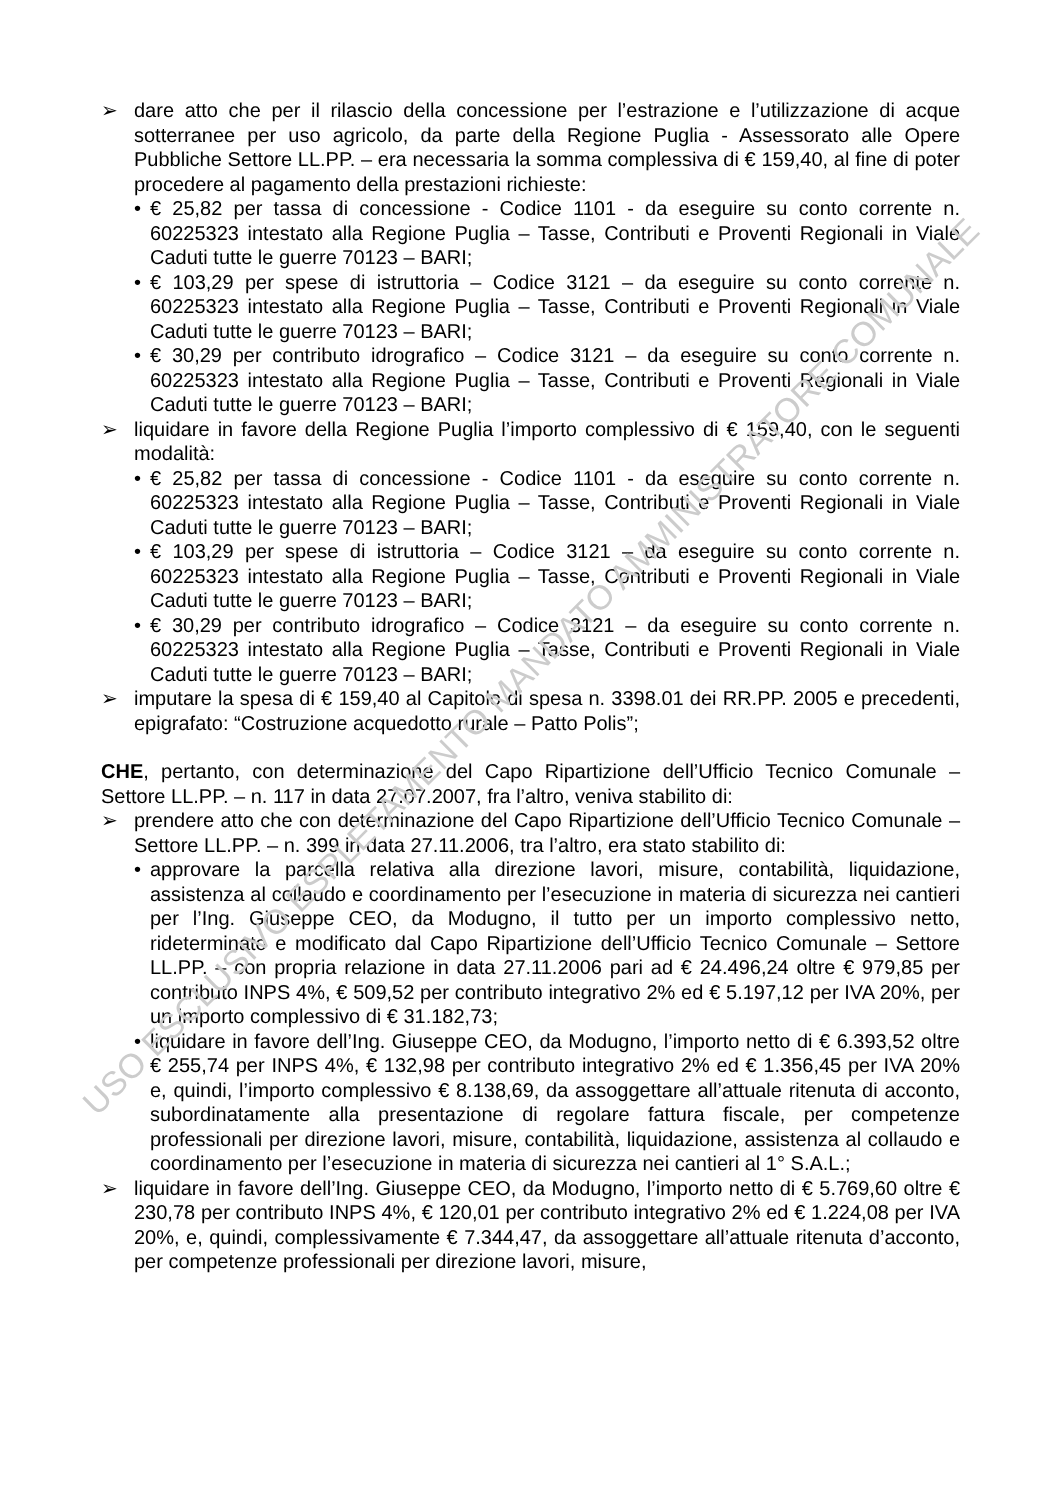➢ dare atto che per il rilascio della concessione per l’estrazione e l’utilizzazione di acque sotterranee per uso agricolo, da parte della Regione Puglia - Assessorato alle Opere Pubbliche Settore LL.PP. – era necessaria la somma complessiva di € 159,40, al fine di poter procedere al pagamento della prestazioni richieste:
• € 25,82 per tassa di concessione - Codice 1101 - da eseguire su conto corrente n. 60225323 intestato alla Regione Puglia – Tasse, Contributi e Proventi Regionali in Viale Caduti tutte le guerre 70123 – BARI;
• € 103,29 per spese di istruttoria – Codice 3121 – da eseguire su conto corrente n. 60225323 intestato alla Regione Puglia – Tasse, Contributi e Proventi Regionali in Viale Caduti tutte le guerre 70123 – BARI;
• € 30,29 per contributo idrografico – Codice 3121 – da eseguire su conto corrente n. 60225323 intestato alla Regione Puglia – Tasse, Contributi e Proventi Regionali in Viale Caduti tutte le guerre 70123 – BARI;
➢ liquidare in favore della Regione Puglia l’importo complessivo di € 159,40, con le seguenti modalità:
• € 25,82 per tassa di concessione - Codice 1101 - da eseguire su conto corrente n. 60225323 intestato alla Regione Puglia – Tasse, Contributi e Proventi Regionali in Viale Caduti tutte le guerre 70123 – BARI;
• € 103,29 per spese di istruttoria – Codice 3121 – da eseguire su conto corrente n. 60225323 intestato alla Regione Puglia – Tasse, Contributi e Proventi Regionali in Viale Caduti tutte le guerre 70123 – BARI;
• € 30,29 per contributo idrografico – Codice 3121 – da eseguire su conto corrente n. 60225323 intestato alla Regione Puglia – Tasse, Contributi e Proventi Regionali in Viale Caduti tutte le guerre 70123 – BARI;
➢ imputare la spesa di € 159,40 al Capitolo di spesa n. 3398.01 dei RR.PP. 2005 e precedenti, epigrafato: “Costruzione acquedotto rurale – Patto Polis”;
CHE, pertanto, con determinazione del Capo Ripartizione dell’Ufficio Tecnico Comunale – Settore LL.PP. – n. 117 in data 27.07.2007, fra l’altro, veniva stabilito di:
➢ prendere atto che con determinazione del Capo Ripartizione dell’Ufficio Tecnico Comunale – Settore LL.PP. – n. 399 in data 27.11.2006, tra l’altro, era stato stabilito di:
• approvare la parcella relativa alla direzione lavori, misure, contabilità, liquidazione, assistenza al collaudo e coordinamento per l’esecuzione in materia di sicurezza nei cantieri per l’Ing. Giuseppe CEO, da Modugno, il tutto per un importo complessivo netto, rideterminato e modificato dal Capo Ripartizione dell’Ufficio Tecnico Comunale – Settore LL.PP. – con propria relazione in data 27.11.2006 pari ad € 24.496,24 oltre € 979,85 per contributo INPS 4%, € 509,52 per contributo integrativo 2% ed € 5.197,12 per IVA 20%, per un importo complessivo di € 31.182,73;
• liquidare in favore dell’Ing. Giuseppe CEO, da Modugno, l’importo netto di € 6.393,52 oltre € 255,74 per INPS 4%, € 132,98 per contributo integrativo 2% ed € 1.356,45 per IVA 20% e, quindi, l’importo complessivo € 8.138,69, da assoggettare all’attuale ritenuta di acconto, subordinatamente alla presentazione di regolare fattura fiscale, per competenze professionali per direzione lavori, misure, contabilità, liquidazione, assistenza al collaudo e coordinamento per l’esecuzione in materia di sicurezza nei cantieri al 1° S.A.L.;
➢ liquidare in favore dell’Ing. Giuseppe CEO, da Modugno, l’importo netto di € 5.769,60 oltre € 230,78 per contributo INPS 4%, € 120,01 per contributo integrativo 2% ed € 1.224,08 per IVA 20%, e, quindi, complessivamente € 7.344,47, da assoggettare all’attuale ritenuta d’acconto, per competenze professionali per direzione lavori, misure,
USO ESCLUSIVO ESPLETAMENTO MANDATO AMMINISTRATORE COMUNALE